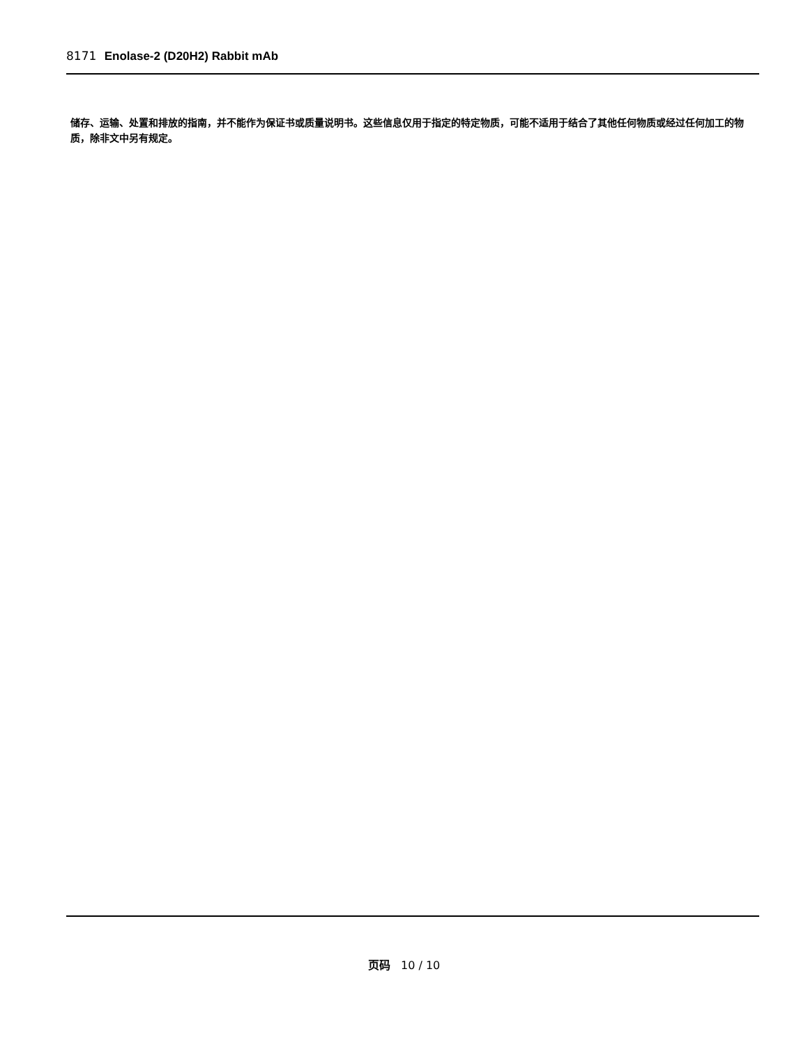8171 Enolase-2 (D20H2) Rabbit mAb
储存、运输、处置和排放的指南，并不能作为保证书或质量说明书。这些信息仅用于指定的特定物质，可能不适用于结合了其他任何物质或经过任何加工的物质，除非文中另有规定。
页码 10 / 10